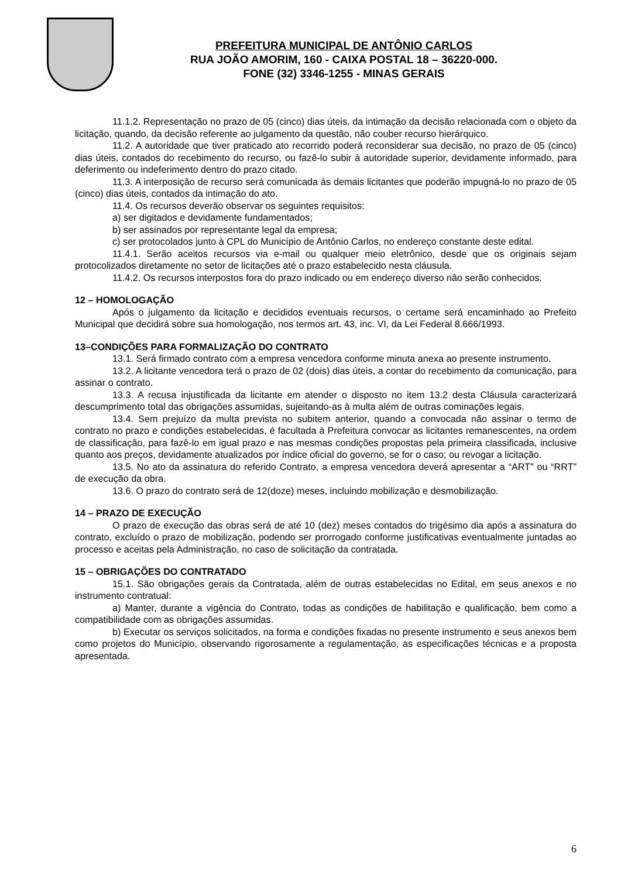PREFEITURA MUNICIPAL DE ANTÔNIO CARLOS
RUA JOÃO AMORIM, 160 - CAIXA POSTAL 18 – 36220-000.
FONE (32) 3346-1255 - MINAS GERAIS
11.1.2. Representação no prazo de 05 (cinco) dias úteis, da intimação da decisão relacionada com o objeto da licitação, quando, da decisão referente ao julgamento da questão, não couber recurso hierárquico.
11.2. A autoridade que tiver praticado ato recorrido poderá reconsiderar sua decisão, no prazo de 05 (cinco) dias úteis, contados do recebimento do recurso, ou fazê-lo subir à autoridade superior, devidamente informado, para deferimento ou indeferimento dentro do prazo citado.
11.3. A interposição de recurso será comunicada às demais licitantes que poderão impugná-lo no prazo de 05 (cinco) dias úteis, contados da intimação do ato.
11.4. Os recursos deverão observar os seguintes requisitos:
a) ser digitados e devidamente fundamentados;
b) ser assinados por representante legal da empresa;
c) ser protocolados junto à CPL do Município de Antônio Carlos, no endereço constante deste edital.
11.4.1. Serão aceitos recursos via e-mail ou qualquer meio eletrônico, desde que os originais sejam protocolizados diretamente no setor de licitações até o prazo estabelecido nesta cláusula.
11.4.2. Os recursos interpostos fora do prazo indicado ou em endereço diverso não serão conhecidos.
12 – HOMOLOGAÇÃO
Após o julgamento da licitação e decididos eventuais recursos, o certame será encaminhado ao Prefeito Municipal que decidirá sobre sua homologação, nos termos art. 43, inc. VI, da Lei Federal 8.666/1993.
13–CONDIÇÕES PARA FORMALIZAÇÃO DO CONTRATO
13.1. Será firmado contrato com a empresa vencedora conforme minuta anexa ao presente instrumento.
13.2. A licitante vencedora terá o prazo de 02 (dois) dias úteis, a contar do recebimento da comunicação, para assinar o contrato.
13.3. A recusa injustificada da licitante em atender o disposto no item 13.2 desta Cláusula caracterizará descumprimento total das obrigações assumidas, sujeitando-as à multa além de outras cominações legais.
13.4. Sem prejuízo da multa prevista no subitem anterior, quando a convocada não assinar o termo de contrato no prazo e condições estabelecidas, é facultada à Prefeitura convocar as licitantes remanescentes, na ordem de classificação, para fazê-lo em igual prazo e nas mesmas condições propostas pela primeira classificada, inclusive quanto aos preços, devidamente atualizados por índice oficial do governo, se for o caso; ou revogar a licitação.
13.5. No ato da assinatura do referido Contrato, a empresa vencedora deverá apresentar a “ART” ou “RRT” de execução da obra.
13.6. O prazo do contrato será de 12(doze) meses, incluindo mobilização e desmobilização.
14 – PRAZO DE EXECUÇÃO
O prazo de execução das obras será de até 10 (dez) meses contados do trigésimo dia após a assinatura do contrato, excluído o prazo de mobilização, podendo ser prorrogado conforme justificativas eventualmente juntadas ao processo e aceitas pela Administração, no caso de solicitação da contratada.
15 – OBRIGAÇÕES DO CONTRATADO
15.1. São obrigações gerais da Contratada, além de outras estabelecidas no Edital, em seus anexos e no instrumento contratual:
a) Manter, durante a vigência do Contrato, todas as condições de habilitação e qualificação, bem como a compatibilidade com as obrigações assumidas.
b) Executar os serviços solicitados, na forma e condições fixadas no presente instrumento e seus anexos bem como projetos do Município, observando rigorosamente a regulamentação, as especificações técnicas e a proposta apresentada.
6